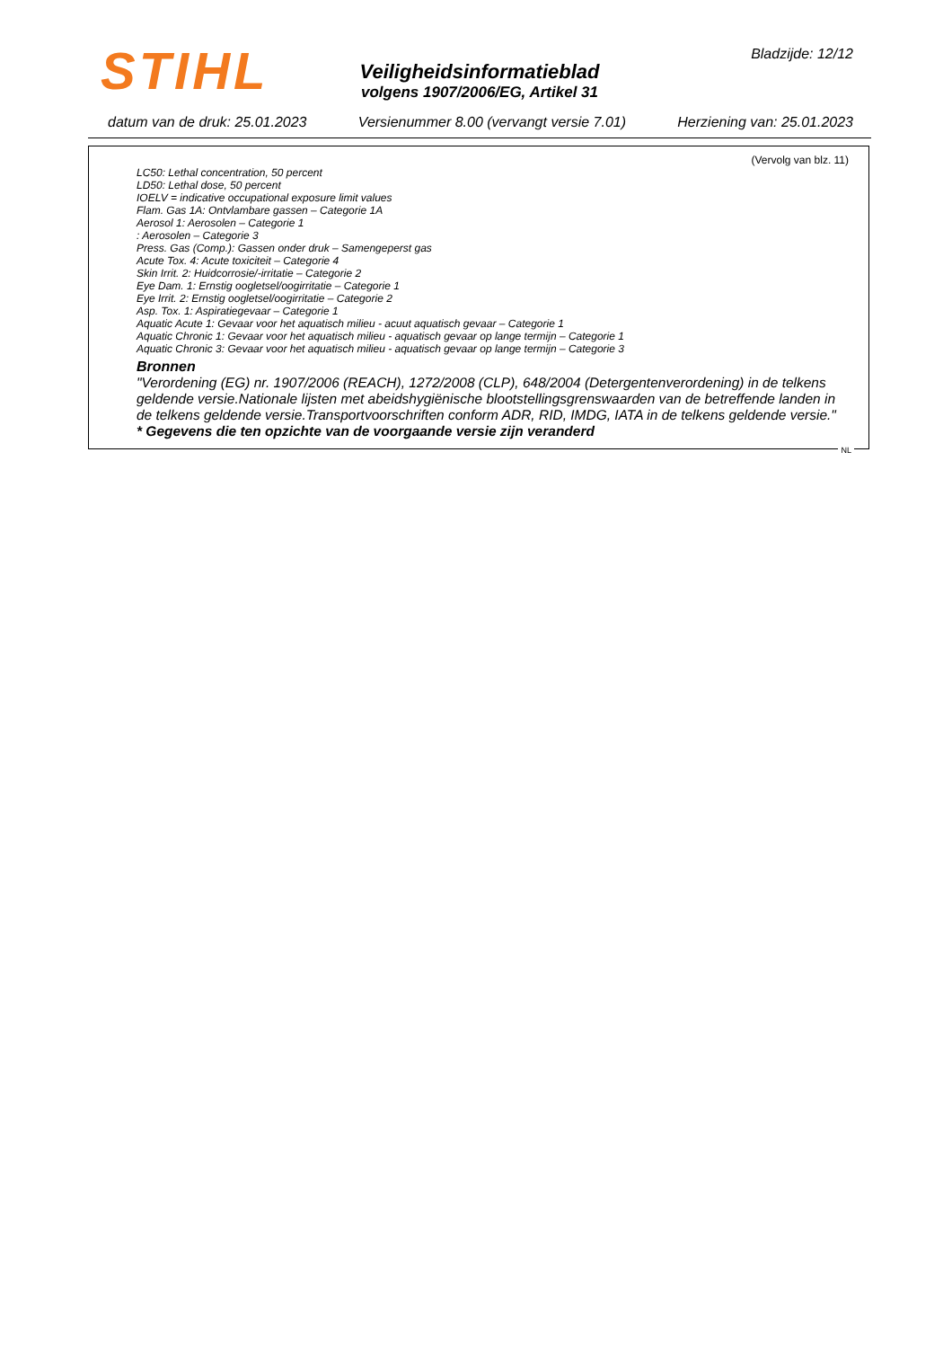STIHL Bladzijde: 12/12
Veiligheidsinformatieblad
volgens 1907/2006/EG, Artikel 31
datum van de druk: 25.01.2023 Versienummer 8.00 (vervangt versie 7.01) Herziening van: 25.01.2023
(Vervolg van blz. 11)
LC50: Lethal concentration, 50 percent
LD50: Lethal dose, 50 percent
IOELV = indicative occupational exposure limit values
Flam. Gas 1A: Ontvlambare gassen – Categorie 1A
Aerosol 1: Aerosolen – Categorie 1
: Aerosolen – Categorie 3
Press. Gas (Comp.): Gassen onder druk – Samengeperst gas
Acute Tox. 4: Acute toxiciteit – Categorie 4
Skin Irrit. 2: Huidcorrosie/-irritatie – Categorie 2
Eye Dam. 1: Ernstig oogletsel/oogirritatie – Categorie 1
Eye Irrit. 2: Ernstig oogletsel/oogirritatie – Categorie 2
Asp. Tox. 1: Aspiratiegevaar – Categorie 1
Aquatic Acute 1: Gevaar voor het aquatisch milieu - acuut aquatisch gevaar – Categorie 1
Aquatic Chronic 1: Gevaar voor het aquatisch milieu - aquatisch gevaar op lange termijn – Categorie 1
Aquatic Chronic 3: Gevaar voor het aquatisch milieu - aquatisch gevaar op lange termijn – Categorie 3
Bronnen
"Verordening (EG) nr. 1907/2006 (REACH), 1272/2008 (CLP), 648/2004 (Detergentenverordening) in de telkens geldende versie.Nationale lijsten met abeidshygiënische blootstellingsgrenswaarden van de betreffende landen in de telkens geldende versie.Transportvoorschriften conform ADR, RID, IMDG, IATA in de telkens geldende versie."
* Gegevens die ten opzichte van de voorgaande versie zijn veranderd
NL